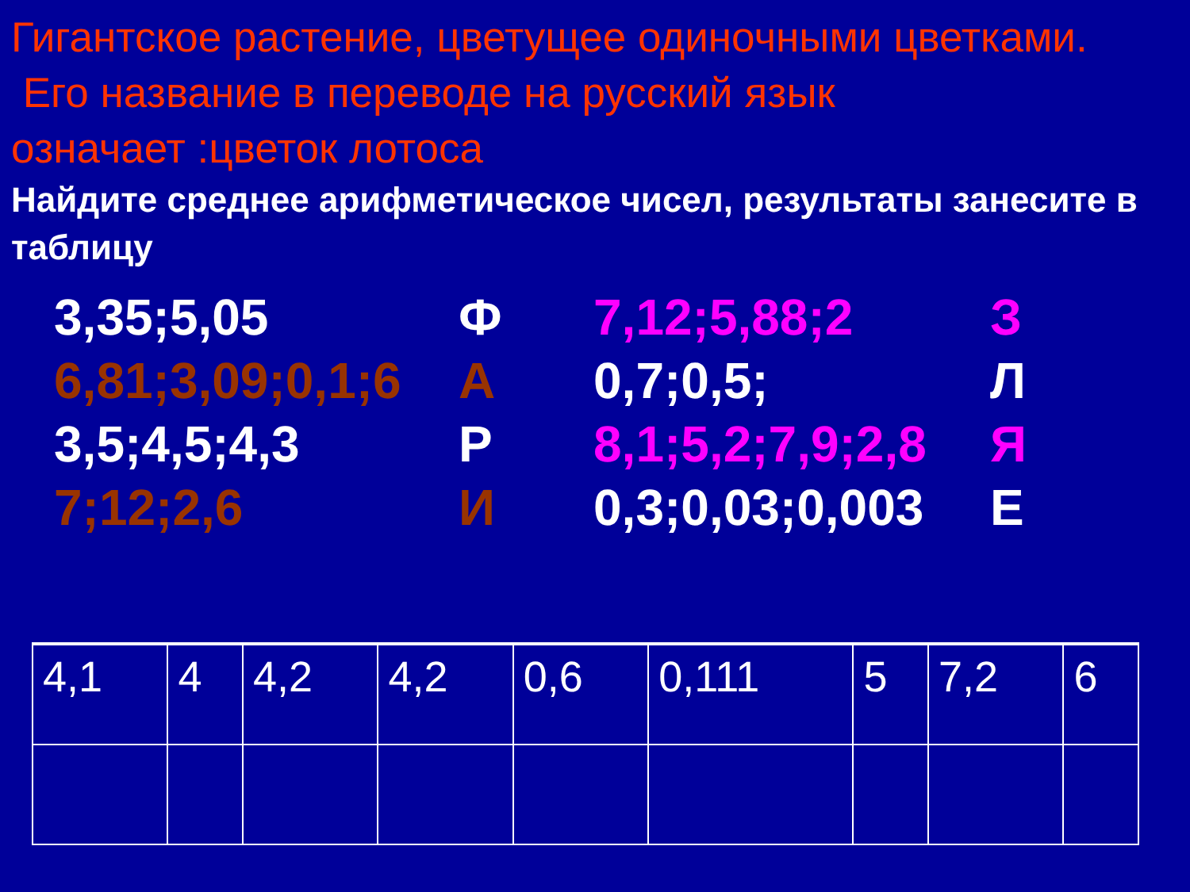Гигантское растение, цветущее одиночными цветками.
Его название в переводе на русский язык
означает :цветок лотоса
Найдите среднее арифметическое чисел, результаты занесите в таблицу
3,35;5,05
Ф
7,12;5,88;2
З
6,81;3,09;0,1;6
А
0,7;0,5;
Л
3,5;4,5;4,3
Р
8,1;5,2;7,9;2,8
Я
7;12;2,6
И
0,3;0,03;0,003
Е
| 4,1 | 4 | 4,2 | 4,2 | 0,6 | 0,111 | 5 | 7,2 | 6 |